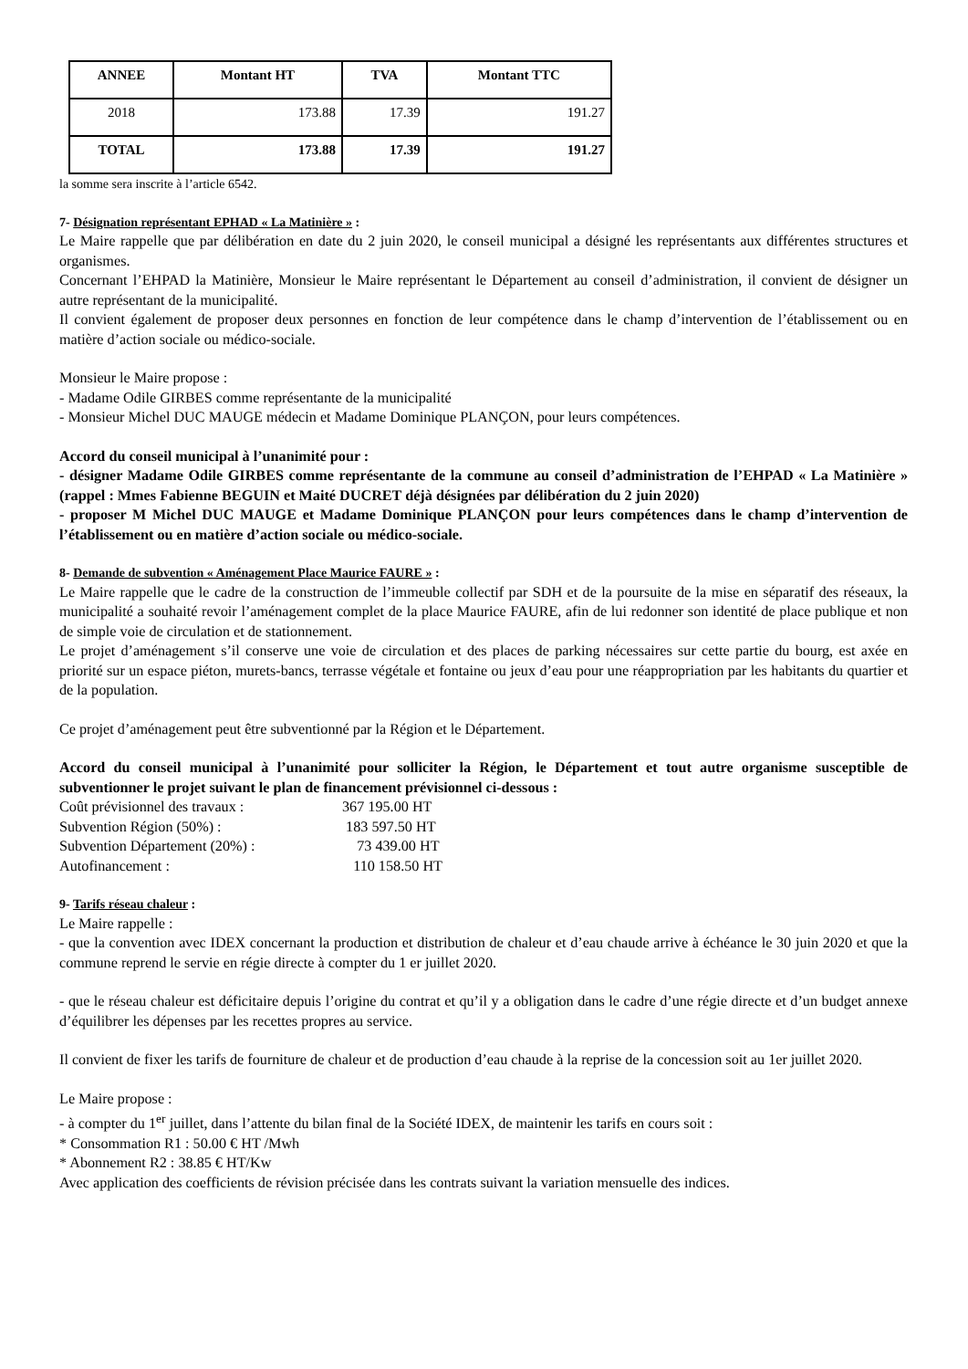| ANNEE | Montant HT | TVA | Montant TTC |
| --- | --- | --- | --- |
| 2018 | 173.88 | 17.39 | 191.27 |
| TOTAL | 173.88 | 17.39 | 191.27 |
la somme sera inscrite à l’article 6542.
7- Désignation représentant EPHAD « La Matinière » :
Le Maire rappelle que par délibération en date du 2 juin 2020, le conseil municipal a désigné les représentants aux différentes structures et organismes.
Concernant l’EHPAD la Matinière, Monsieur le Maire représentant le Département au conseil d’administration, il convient de désigner un autre représentant de la municipalité.
Il convient également de proposer deux personnes en fonction de leur compétence dans le champ d’intervention de l’établissement ou en matière d’action sociale ou médico-sociale.
Monsieur le Maire propose :
- Madame Odile GIRBES comme représentante de la municipalité
- Monsieur Michel DUC MAUGE médecin et Madame Dominique PLANÇON, pour leurs compétences.
Accord du conseil municipal à l’unanimité pour :
- désigner Madame Odile GIRBES comme représentante de la commune au conseil d’administration de l’EHPAD « La Matinière » (rappel : Mmes Fabienne BEGUIN et Maité DUCRET déjà désignées par délibération du 2 juin 2020)
- proposer M Michel DUC MAUGE et Madame Dominique PLANÇON pour leurs compétences dans le champ d’intervention de l’établissement ou en matière d’action sociale ou médico-sociale.
8- Demande de subvention « Aménagement Place Maurice FAURE » :
Le Maire rappelle que le cadre de la construction de l’immeuble collectif par SDH et de la poursuite de la mise en séparatif des réseaux, la municipalité a souhaité revoir l’aménagement complet de la place Maurice FAURE, afin de lui redonner son identité de place publique et non de simple voie de circulation et de stationnement.
Le projet d’aménagement s’il conserve une voie de circulation et des places de parking nécessaires sur cette partie du bourg, est axée en priorité sur un espace piéton, murets-bancs, terrasse végétale et fontaine ou jeux d’eau pour une réappropriation par les habitants du quartier et de la population.
Ce projet d’aménagement peut être subventionné par la Région et le Département.
Accord du conseil municipal à l’unanimité pour solliciter la Région, le Département et tout autre organisme susceptible de subventionner le projet suivant le plan de financement prévisionnel ci-dessous :
| Coût prévisionnel des travaux : | 367 195.00 HT |
| Subvention Région (50%) : | 183 597.50 HT |
| Subvention Département (20%) : | 73 439.00 HT |
| Autofinancement : | 110 158.50 HT |
9- Tarifs réseau chaleur :
Le Maire rappelle :
- que la convention avec IDEX concernant la production et distribution de chaleur et d’eau chaude arrive à échéance le 30 juin 2020 et que la commune reprend le servie en régie directe à compter du 1 er juillet 2020.
- que le réseau chaleur est déficitaire depuis l’origine du contrat et qu’il y a obligation dans le cadre d’une régie directe et d’un budget annexe d’équilibrer les dépenses par les recettes propres au service.
Il convient de fixer les tarifs de fourniture de chaleur et de production d’eau chaude à la reprise de la concession soit au 1er juillet 2020.
Le Maire propose :
- à compter du 1<sup>er</sup> juillet, dans l’attente du bilan final de la Société IDEX, de maintenir les tarifs en cours soit :
* Consommation R1 : 50.00 € HT /Mwh
* Abonnement R2 : 38.85 € HT/Kw
Avec application des coefficients de révision précisée dans les contrats suivant la variation mensuelle des indices.